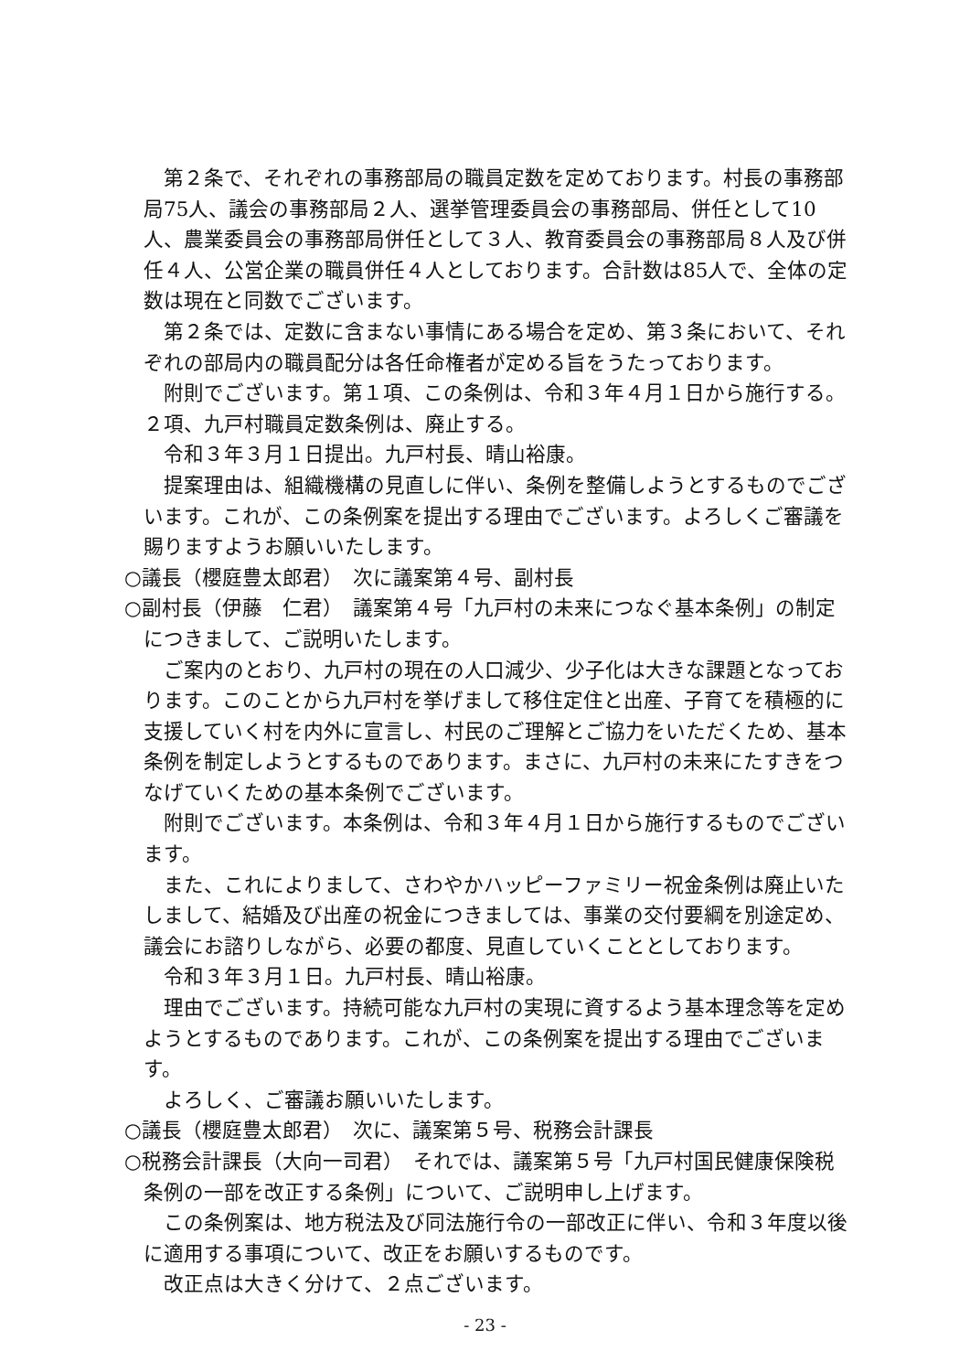第２条で、それぞれの事務部局の職員定数を定めております。村長の事務部局75人、議会の事務部局２人、選挙管理委員会の事務部局、併任として10人、農業委員会の事務部局併任として３人、教育委員会の事務部局８人及び併任４人、公営企業の職員併任４人としております。合計数は85人で、全体の定数は現在と同数でございます。
第２条では、定数に含まない事情にある場合を定め、第３条において、それぞれの部局内の職員配分は各任命権者が定める旨をうたっております。
附則でございます。第１項、この条例は、令和３年４月１日から施行する。２項、九戸村職員定数条例は、廃止する。
令和３年３月１日提出。九戸村長、晴山裕康。
提案理由は、組織機構の見直しに伴い、条例を整備しようとするものでございます。これが、この条例案を提出する理由でございます。よろしくご審議を賜りますようお願いいたします。
○議長（櫻庭豊太郎君）　次に議案第４号、副村長
○副村長（伊藤　仁君）　議案第４号「九戸村の未来につなぐ基本条例」の制定につきまして、ご説明いたします。
ご案内のとおり、九戸村の現在の人口減少、少子化は大きな課題となっております。このことから九戸村を挙げまして移住定住と出産、子育てを積極的に支援していく村を内外に宣言し、村民のご理解とご協力をいただくため、基本条例を制定しようとするものであります。まさに、九戸村の未来にたすきをつなげていくための基本条例でございます。
附則でございます。本条例は、令和３年４月１日から施行するものでございます。
また、これによりまして、さわやかハッピーファミリー祝金条例は廃止いたしまして、結婚及び出産の祝金につきましては、事業の交付要綱を別途定め、議会にお諮りしながら、必要の都度、見直していくこととしております。
令和３年３月１日。九戸村長、晴山裕康。
理由でございます。持続可能な九戸村の実現に資するよう基本理念等を定めようとするものであります。これが、この条例案を提出する理由でございます。
よろしく、ご審議お願いいたします。
○議長（櫻庭豊太郎君）　次に、議案第５号、税務会計課長
○税務会計課長（大向一司君）　それでは、議案第５号「九戸村国民健康保険税条例の一部を改正する条例」について、ご説明申し上げます。
この条例案は、地方税法及び同法施行令の一部改正に伴い、令和３年度以後に適用する事項について、改正をお願いするものです。
改正点は大きく分けて、２点ございます。
- 23 -